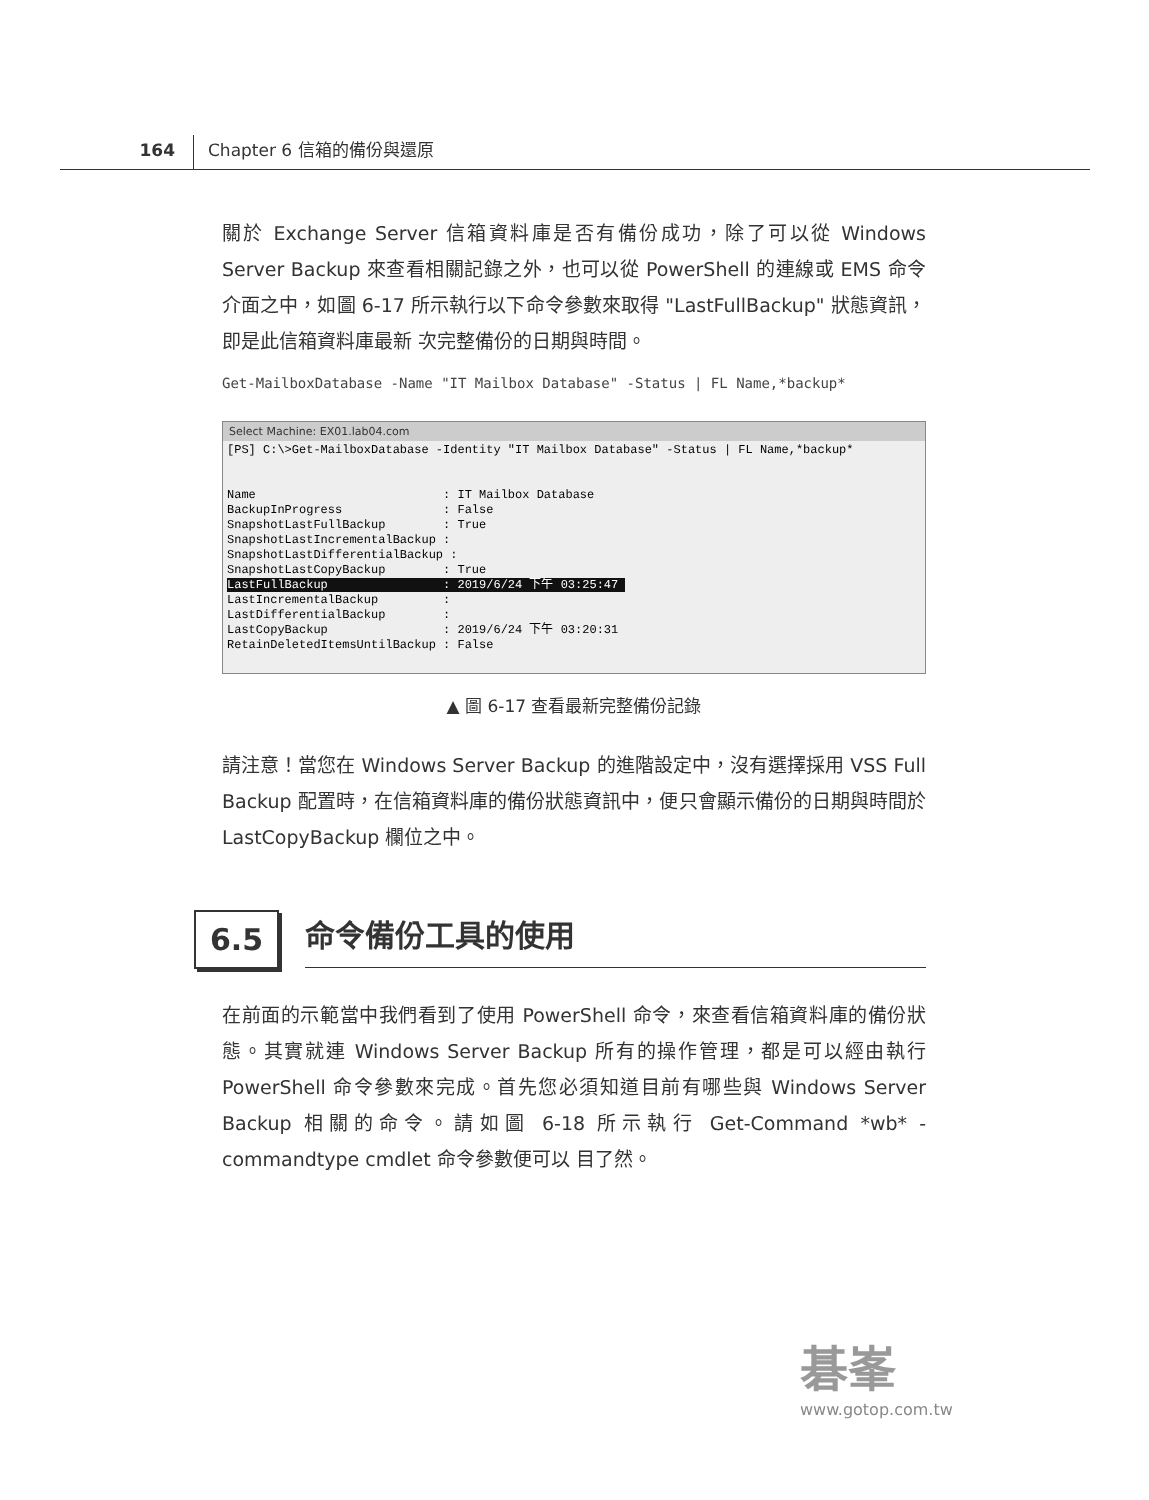164 Chapter 6 信箱的備份與還原
關於 Exchange Server 信箱資料庫是否有備份成功，除了可以從 Windows Server Backup 來查看相關記錄之外，也可以從 PowerShell 的連線或 EMS 命令介面之中，如圖 6-17 所示執行以下命令參數來取得 "LastFullBackup" 狀態資訊，即是此信箱資料庫最新 次完整備份的日期與時間。
Get-MailboxDatabase -Name "IT Mailbox Database" -Status | FL Name,*backup*
Select Machine: EX01.lab04.com
[PS] C:\>Get-MailboxDatabase -Identity "IT Mailbox Database" -Status | FL Name,*backup*


Name                          : IT Mailbox Database
BackupInProgress              : False
SnapshotLastFullBackup        : True
SnapshotLastIncrementalBackup :
SnapshotLastDifferentialBackup :
SnapshotLastCopyBackup        : True
LastFullBackup                : 2019/6/24 下午 03:25:47 
LastIncrementalBackup         :
LastDifferentialBackup        :
LastCopyBackup                : 2019/6/24 下午 03:20:31
RetainDeletedItemsUntilBackup : False
▲ 圖 6-17 查看最新完整備份記錄
請注意！當您在 Windows Server Backup 的進階設定中，沒有選擇採用 VSS Full Backup 配置時，在信箱資料庫的備份狀態資訊中，便只會顯示備份的日期與時間於 LastCopyBackup 欄位之中。
6.5
命令備份工具的使用
在前面的示範當中我們看到了使用 PowerShell 命令，來查看信箱資料庫的備份狀態。其實就連 Windows Server Backup 所有的操作管理，都是可以經由執行 PowerShell 命令參數來完成。首先您必須知道目前有哪些與 Windows Server Backup 相關的命令。請如圖 6-18 所示執行 Get-Command *wb* -commandtype cmdlet 命令參數便可以 目了然。
碁峯
www.gotop.com.tw